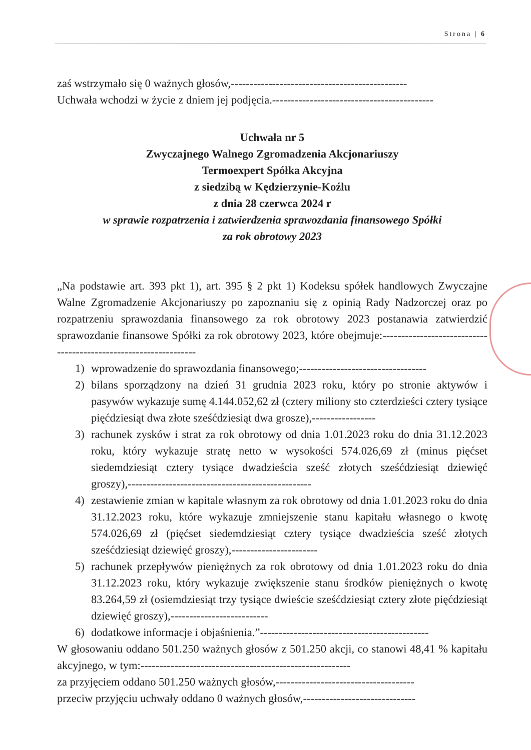Strona | 6
zaś wstrzymało się 0 ważnych głosów,-----------------------------------------------
Uchwała wchodzi w życie z dniem jej podjęcia.-------------------------------------------
Uchwała nr 5
Zwyczajnego Walnego Zgromadzenia Akcjonariuszy
Termoexpert Spółka Akcyjna
z siedzibą w Kędzierzynie-Koźlu
z dnia 28 czerwca 2024 r
w sprawie rozpatrzenia i zatwierdzenia sprawozdania finansowego Spółki
za rok obrotowy 2023
„Na podstawie art. 393 pkt 1), art. 395 § 2 pkt 1) Kodeksu spółek handlowych Zwyczajne Walne Zgromadzenie Akcjonariuszy po zapoznaniu się z opinią Rady Nadzorczej oraz po rozpatrzeniu sprawozdania finansowego za rok obrotowy 2023 postanawia zatwierdzić sprawozdanie finansowe Spółki za rok obrotowy 2023, które obejmuje:-----------------------------------------------------------------
1) wprowadzenie do sprawozdania finansowego;----------------------------------
2) bilans sporządzony na dzień 31 grudnia 2023 roku, który po stronie aktywów i pasywów wykazuje sumę 4.144.052,62 zł (cztery miliony sto czterdzieści cztery tysiące pięćdziesiąt dwa złote sześćdziesiąt dwa grosze),-----------------
3) rachunek zysków i strat za rok obrotowy od dnia 1.01.2023 roku do dnia 31.12.2023 roku, który wykazuje stratę netto w wysokości 574.026,69 zł (minus pięćset siedemdziesiąt cztery tysiące dwadzieścia sześć złotych sześćdziesiąt dziewięć groszy),-------------------------------------------------
4) zestawienie zmian w kapitale własnym za rok obrotowy od dnia 1.01.2023 roku do dnia 31.12.2023 roku, które wykazuje zmniejszenie stanu kapitału własnego o kwotę 574.026,69 zł (pięćset siedemdziesiąt cztery tysiące dwadzieścia sześć złotych sześćdziesiąt dziewięć groszy),-----------------------
5) rachunek przepływów pieniężnych za rok obrotowy od dnia 1.01.2023 roku do dnia 31.12.2023 roku, który wykazuje zwiększenie stanu środków pieniężnych o kwotę 83.264,59 zł (osiemdziesiąt trzy tysiące dwieście sześćdziesiąt cztery złote pięćdziesiąt dziewięć groszy),--------------------------
6) dodatkowe informacje i objaśnienia.”---------------------------------------------
W głosowaniu oddano 501.250 ważnych głosów z 501.250 akcji, co stanowi 48,41 % kapitału akcyjnego, w tym:--------------------------------------------------------
za przyjęciem oddano 501.250 ważnych głosów,-------------------------------------
przeciw przyjęciu uchwały oddano 0 ważnych głosów,------------------------------